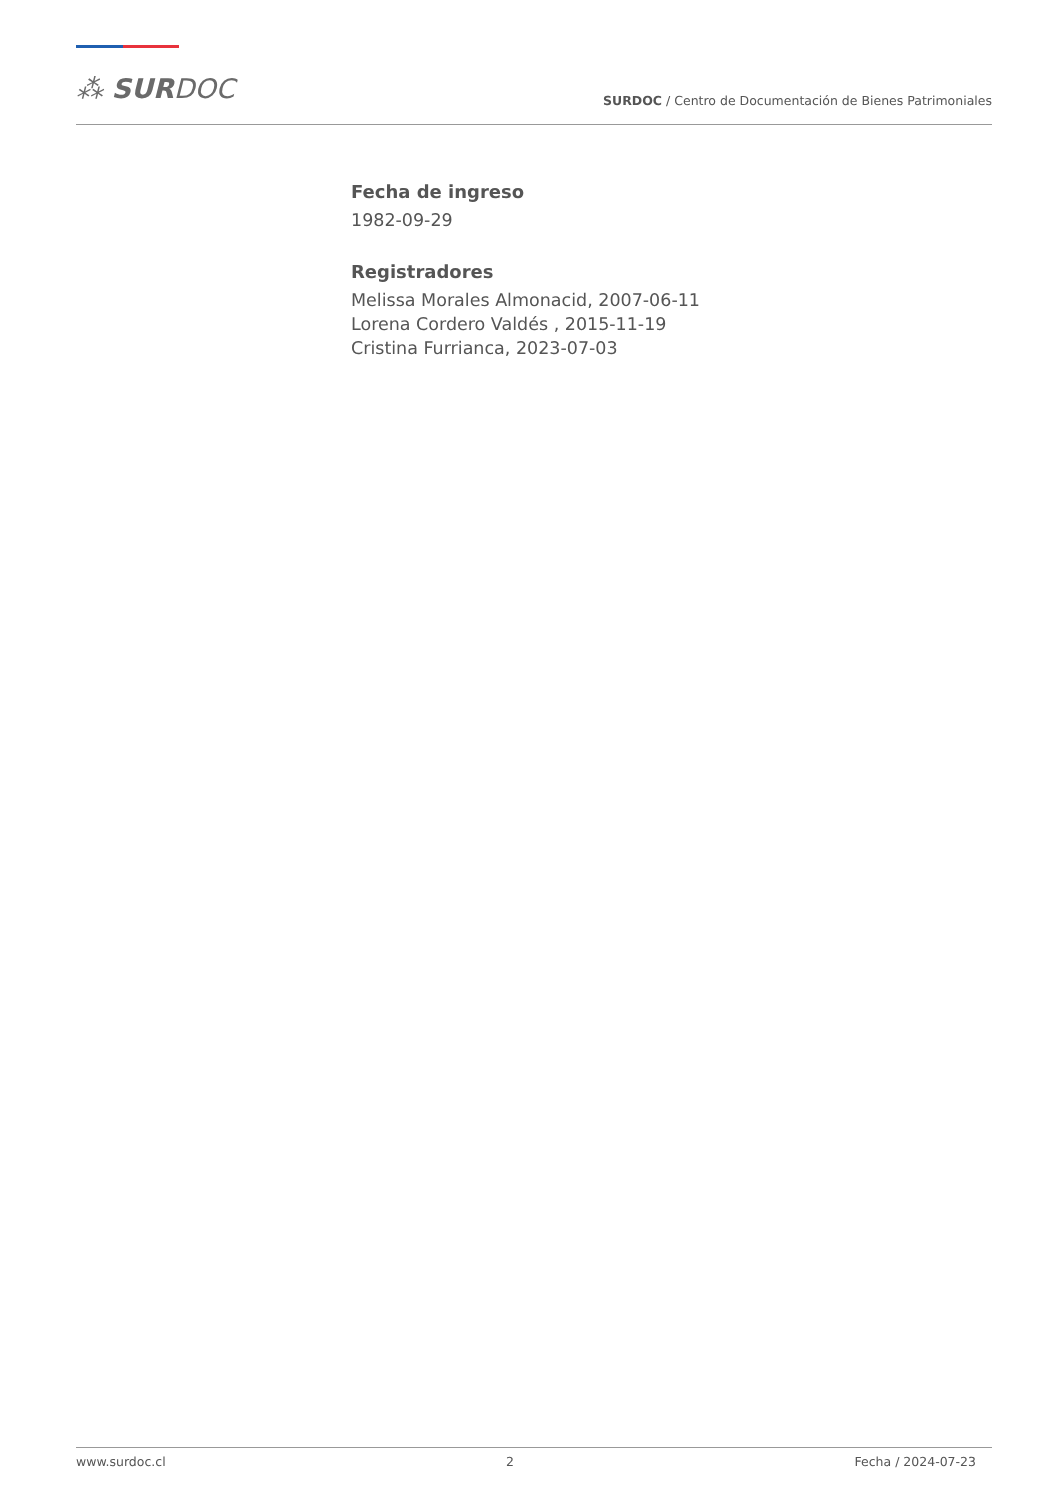⁂ SURDOC
SURDOC / Centro de Documentación de Bienes Patrimoniales
Fecha de ingreso
1982-09-29
Registradores
Melissa Morales Almonacid, 2007-06-11
Lorena Cordero Valdés , 2015-11-19
Cristina Furrianca, 2023-07-03
www.surdoc.cl 2 Fecha / 2024-07-23